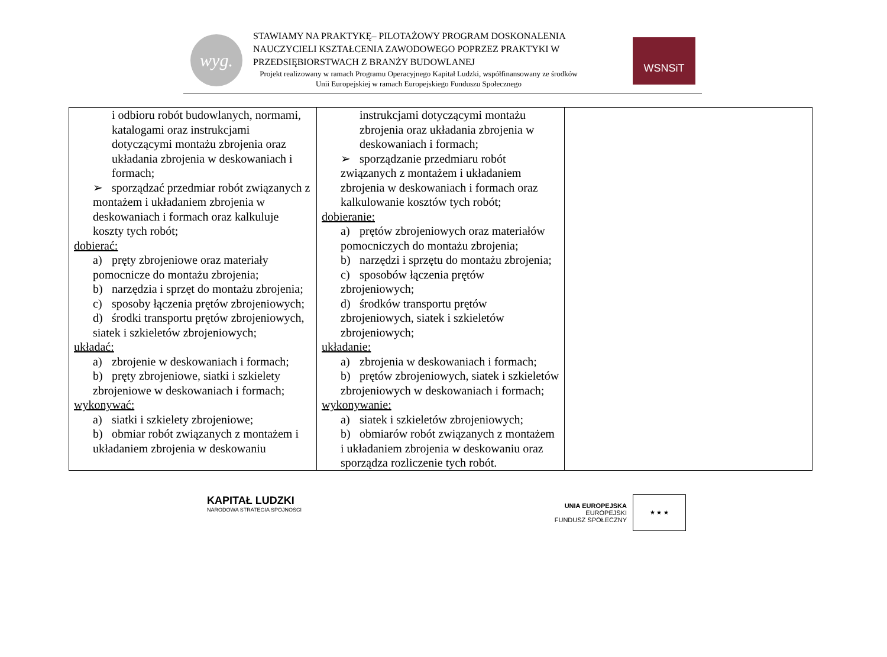wyg.
STAWIAMY NA PRAKTYKĘ– PILOTAŻOWY PROGRAM DOSKONALENIA NAUCZYCIELI KSZTAŁCENIA ZAWODOWEGO POPRZEZ PRAKTYKI W PRZEDSIĘBIORSTWACH Z BRANŻY BUDOWLANEJ
Projekt realizowany w ramach Programu Operacyjnego Kapitał Ludzki, współfinansowany ze środków Unii Europejskiej w ramach Europejskiego Funduszu Społecznego
WSNSiT
| i odbioru robót budowlanych, normami, katalogami oraz instrukcjami dotyczącymi montażu zbrojenia oraz układania zbrojenia w deskowaniach i formach; ➢ sporządzać przedmiar robót związanych z montażem i układaniem zbrojenia w deskowaniach i formach oraz kalkuluje koszty tych robót; dobierać: a) pręty zbrojeniowe oraz materiały pomocnicze do montażu zbrojenia; b) narzędzia i sprzęt do montażu zbrojenia; c) sposoby łączenia prętów zbrojeniowych; d) środki transportu prętów zbrojeniowych, siatek i szkieletów zbrojeniowych; układać: a) zbrojenie w deskowaniach i formach; b) pręty zbrojeniowe, siatki i szkielety zbrojeniowe w deskowaniach i formach; wykonywać: a) siatki i szkielety zbrojeniowe; b) obmiar robót związanych z montażem i układaniem zbrojenia w deskowaniu | instrukcjami dotyczącymi montażu zbrojenia oraz układania zbrojenia w deskowaniach i formach; ➢ sporządzanie przedmiaru robót związanych z montażem i układaniem zbrojenia w deskowaniach i formach oraz kalkulowanie kosztów tych robót; dobieranie: a) prętów zbrojeniowych oraz materiałów pomocniczych do montażu zbrojenia; b) narzędzi i sprzętu do montażu zbrojenia; c) sposobów łączenia prętów zbrojeniowych; d) środków transportu prętów zbrojeniowych, siatek i szkieletów zbrojeniowych; układanie: a) zbrojenia w deskowaniach i formach; b) prętów zbrojeniowych, siatek i szkieletów zbrojeniowych w deskowaniach i formach; wykonywanie: a) siatek i szkieletów zbrojeniowych; b) obmiarów robót związanych z montażem i układaniem zbrojenia w deskowaniu oraz sporządza rozliczenie tych robót. | |
KAPITAŁ LUDZKI
NARODOWA STRATEGIA SPÓJNOŚCI
UNIA EUROPEJSKA
EUROPEJSKI
FUNDUSZ SPOŁECZNY
★ ★ ★